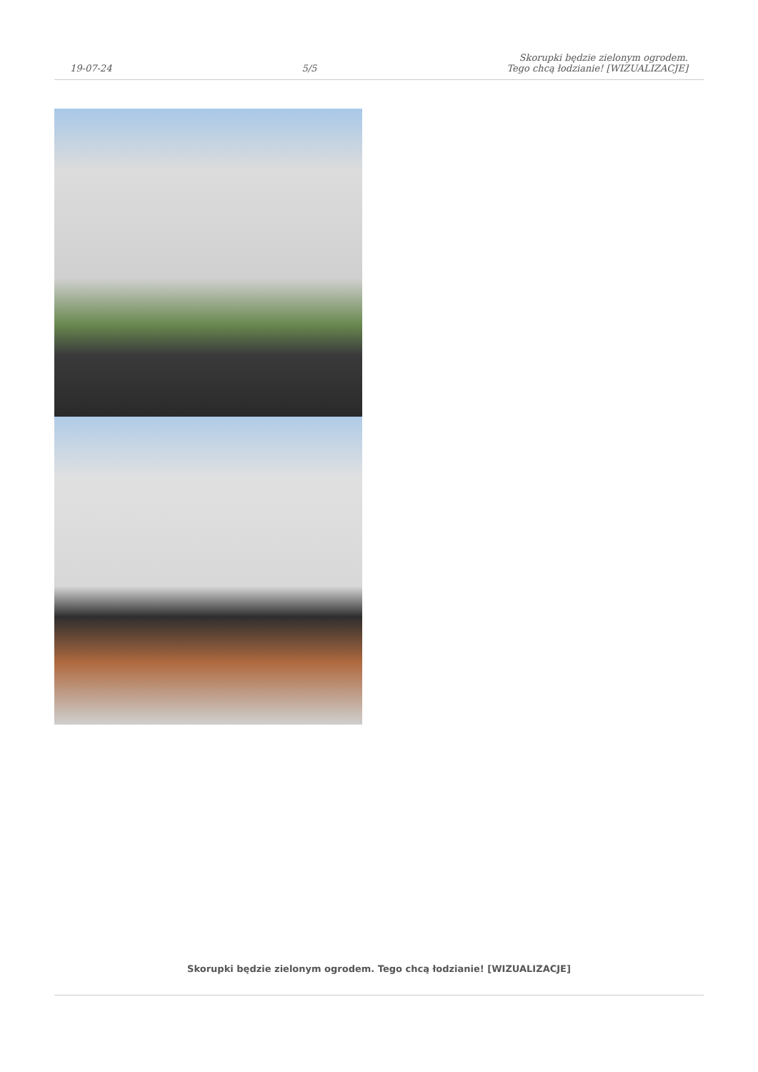19-07-24 5/5 Skorupki będzie zielonym ogrodem.
Tego chcą łodzianie! [WIZUALIZACJE]
Skorupki będzie zielonym ogrodem. Tego chcą łodzianie! [WIZUALIZACJE]